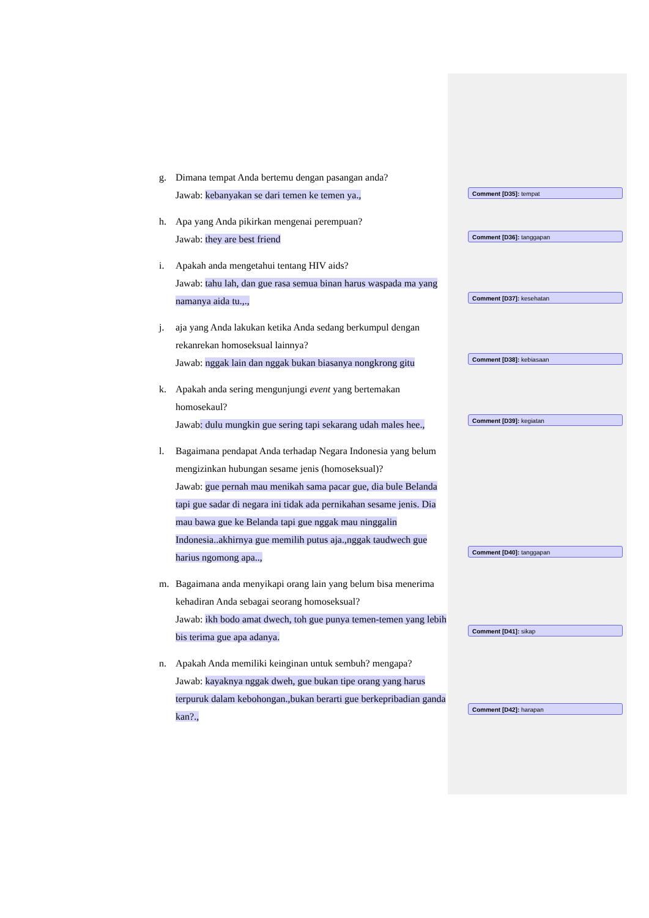g. Dimana tempat Anda bertemu dengan pasangan anda?
Jawab: kebanyakan se dari temen ke temen ya.,
h. Apa yang Anda pikirkan mengenai perempuan?
Jawab: they are best friend
i. Apakah anda mengetahui tentang HIV aids?
Jawab: tahu lah, dan gue rasa semua binan harus waspada ma yang namanya aida tu.,.,
j. aja yang Anda lakukan ketika Anda sedang berkumpul dengan rekanrekan homoseksual lainnya?
Jawab: nggak lain dan nggak bukan biasanya nongkrong gitu
k. Apakah anda sering mengunjungi event yang bertemakan homosekaul?
Jawab: dulu mungkin gue sering tapi sekarang udah males hee.,
l. Bagaimana pendapat Anda terhadap Negara Indonesia yang belum mengizinkan hubungan sesame jenis (homoseksual)?
Jawab: gue pernah mau menikah sama pacar gue, dia bule Belanda tapi gue sadar di negara ini tidak ada pernikahan sesame jenis. Dia mau bawa gue ke Belanda tapi gue nggak mau ninggalin Indonesia..akhirnya gue memilih putus aja.,nggak taudwech gue harius ngomong apa..,
m. Bagaimana anda menyikapi orang lain yang belum bisa menerima kehadiran Anda sebagai seorang homoseksual?
Jawab: ikh bodo amat dwech, toh gue punya temen-temen yang lebih bis terima gue apa adanya.
n. Apakah Anda memiliki keinginan untuk sembuh? mengapa?
Jawab: kayaknya nggak dweh, gue bukan tipe orang yang harus terpuruk dalam kebohongan.,bukan berarti gue berkepribadian ganda kan?.,
Comment [D35]: tempat
Comment [D36]: tanggapan
Comment [D37]: kesehatan
Comment [D38]: kebiasaan
Comment [D39]: kegiatan
Comment [D40]: tanggapan
Comment [D41]: sikap
Comment [D42]: harapan